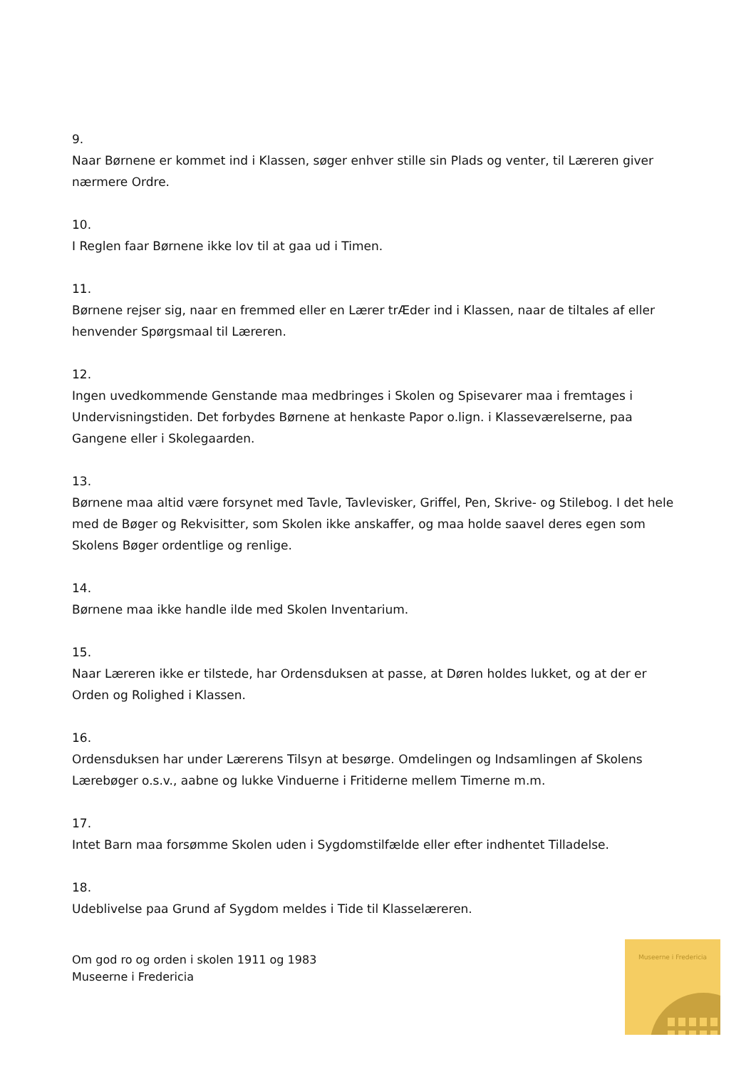9.
Naar Børnene er kommet ind i Klassen, søger enhver stille sin Plads og venter, til Læreren giver nærmere Ordre.
10.
I Reglen faar Børnene ikke lov til at gaa ud i Timen.
11.
Børnene rejser sig, naar en fremmed eller en Lærer trÆder ind i Klassen, naar de tiltales af eller henvender Spørgsmaal til Læreren.
12.
Ingen uvedkommende Genstande maa medbringes i Skolen og Spisevarer maa i fremtages i Undervisningstiden. Det forbydes Børnene at henkaste Papor o.lign. i Klasseværelserne, paa Gangene eller i Skolegaarden.
13.
Børnene maa altid være forsynet med Tavle, Tavlevisker, Griffel, Pen, Skrive- og Stilebog. I det hele med de Bøger og Rekvisitter, som Skolen ikke anskaffer, og maa holde saavel deres egen som Skolens Bøger ordentlige og renlige.
14.
Børnene maa ikke handle ilde med Skolen Inventarium.
15.
Naar Læreren ikke er tilstede, har Ordensduksen at passe, at Døren holdes lukket, og at der er Orden og Rolighed i Klassen.
16.
Ordensduksen har under Lærerens Tilsyn at besørge. Omdelingen og Indsamlingen af Skolens Lærebøger o.s.v., aabne og lukke Vinduerne i Fritiderne mellem Timerne m.m.
17.
Intet Barn maa forsømme Skolen uden i Sygdomstilfælde eller efter indhentet Tilladelse.
18.
Udeblivelse paa Grund af Sygdom meldes i Tide til Klasselæreren.
Om god ro og orden i skolen 1911 og 1983
Museerne i Fredericia
Museerne i Fredericia